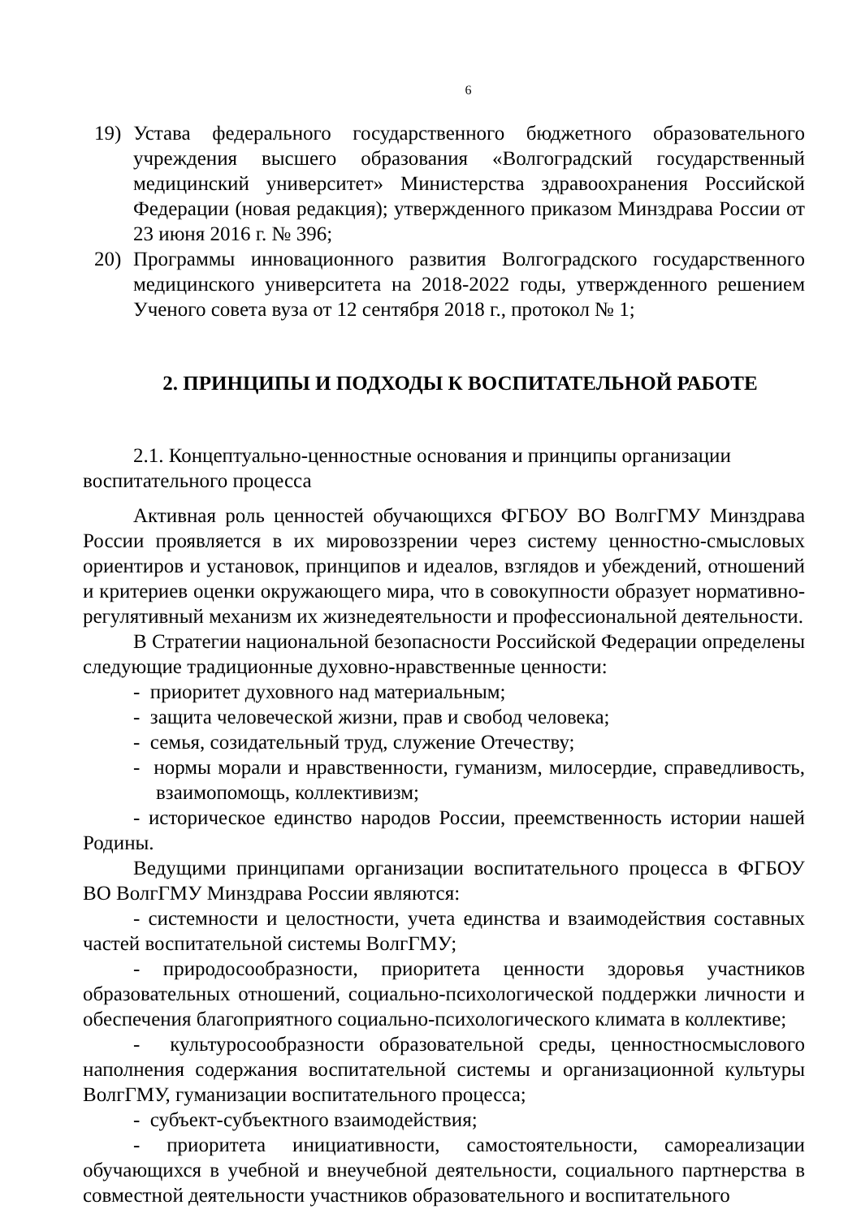6
19) Устава федерального государственного бюджетного образовательного учреждения высшего образования «Волгоградский государственный медицинский университет» Министерства здравоохранения Российской Федерации (новая редакция); утвержденного приказом Минздрава России от 23 июня 2016 г. № 396;
20) Программы инновационного развития Волгоградского государственного медицинского университета на 2018-2022 годы, утвержденного решением Ученого совета вуза от 12 сентября 2018 г., протокол № 1;
2. ПРИНЦИПЫ И ПОДХОДЫ К ВОСПИТАТЕЛЬНОЙ РАБОТЕ
2.1. Концептуально-ценностные основания и принципы организации воспитательного процесса
Активная роль ценностей обучающихся ФГБОУ ВО ВолгГМУ Минздрава России проявляется в их мировоззрении через систему ценностно-смысловых ориентиров и установок, принципов и идеалов, взглядов и убеждений, отношений и критериев оценки окружающего мира, что в совокупности образует нормативно-регулятивный механизм их жизнедеятельности и профессиональной деятельности.
В Стратегии национальной безопасности Российской Федерации определены следующие традиционные духовно-нравственные ценности:
- приоритет духовного над материальным;
- защита человеческой жизни, прав и свобод человека;
- семья, созидательный труд, служение Отечеству;
- нормы морали и нравственности, гуманизм, милосердие, справедливость, взаимопомощь, коллективизм;
- историческое единство народов России, преемственность истории нашей Родины.
Ведущими принципами организации воспитательного процесса в ФГБОУ ВО ВолгГМУ Минздрава России являются:
- системности и целостности, учета единства и взаимодействия составных частей воспитательной системы ВолгГМУ;
- природосообразности, приоритета ценности здоровья участников образовательных отношений, социально-психологической поддержки личности и обеспечения благоприятного социально-психологического климата в коллективе;
- культуросообразности образовательной среды, ценностносмыслового наполнения содержания воспитательной системы и организационной культуры ВолгГМУ, гуманизации воспитательного процесса;
- субъект-субъектного взаимодействия;
- приоритета инициативности, самостоятельности, самореализации обучающихся в учебной и внеучебной деятельности, социального партнерства в совместной деятельности участников образовательного и воспитательного